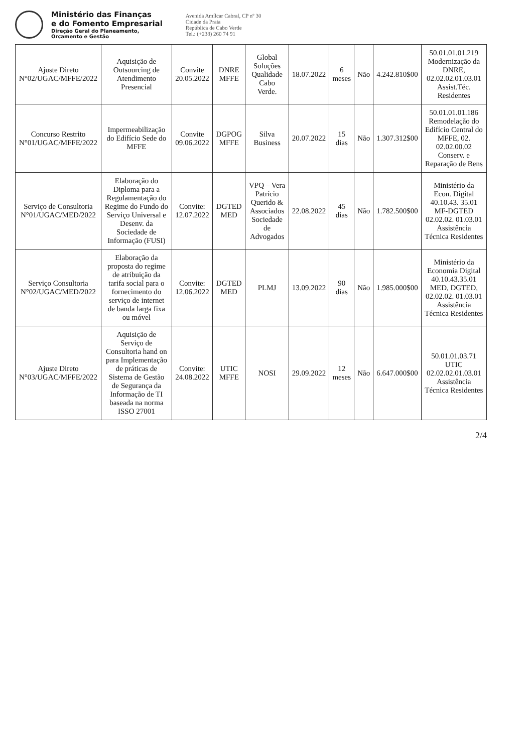Ministério das Finanças
e do Fomento Empresarial
Direção Geral do Planeamento,
Orçamento e Gestão
Avenida Amílcar Cabral, CP nº 30
Cidade da Praia
República de Cabo Verde
Tel.: (+238) 260 74 91
| Ajuste Direto N°02/UGAC/MFFE/2022 | Aquisição de Outsourcing de Atendimento Presencial | Convite 20.05.2022 | DNRE MFFE | Global Soluções Qualidade Cabo Verde. | 18.07.2022 | 6 meses | Não | 4.242.810$00 | 50.01.01.01.219 Modernização da DNRE, 02.02.02.01.03.01 Assist.Téc. Residentes |
| Concurso Restrito N°01/UGAC/MFFE/2022 | Impermeabilização do Edifício Sede do MFFE | Convite 09.06.2022 | DGPOG MFFE | Silva Business | 20.07.2022 | 15 dias | Não | 1.307.312$00 | 50.01.01.01.186 Remodelação do Edifício Central do MFFE, 02. 02.02.00.02 Conserv. e Reparação de Bens |
| Serviço de Consultoria N°01/UGAC/MED/2022 | Elaboração do Diploma para a Regulamentação do Regime do Fundo do Serviço Universal e Desenv. da Sociedade de Informação (FUSI) | Convite: 12.07.2022 | DGTED MED | VPQ – Vera Patrício Querido & Associados Sociedade de Advogados | 22.08.2022 | 45 dias | Não | 1.782.500$00 | Ministério da Econ. Digital 40.10.43. 35.01 MF-DGTED 02.02.02. 01.03.01 Assistência Técnica Residentes |
| Serviço Consultoria N°02/UGAC/MED/2022 | Elaboração da proposta do regime de atribuição da tarifa social para o fornecimento do serviço de internet de banda larga fixa ou móvel | Convite: 12.06.2022 | DGTED MED | PLMJ | 13.09.2022 | 90 dias | Não | 1.985.000$00 | Ministério da Economia Digital 40.10.43.35.01 MED, DGTED, 02.02.02. 01.03.01 Assistência Técnica Residentes |
| Ajuste Direto N°03/UGAC/MFFE/2022 | Aquisição de Serviço de Consultoria hand on para Implementação de práticas de Sistema de Gestão de Segurança da Informação de TI baseada na norma ISSO 27001 | Convite: 24.08.2022 | UTIC MFFE | NOSI | 29.09.2022 | 12 meses | Não | 6.647.000$00 | 50.01.01.03.71 UTIC 02.02.02.01.03.01 Assistência Técnica Residentes |
2/4